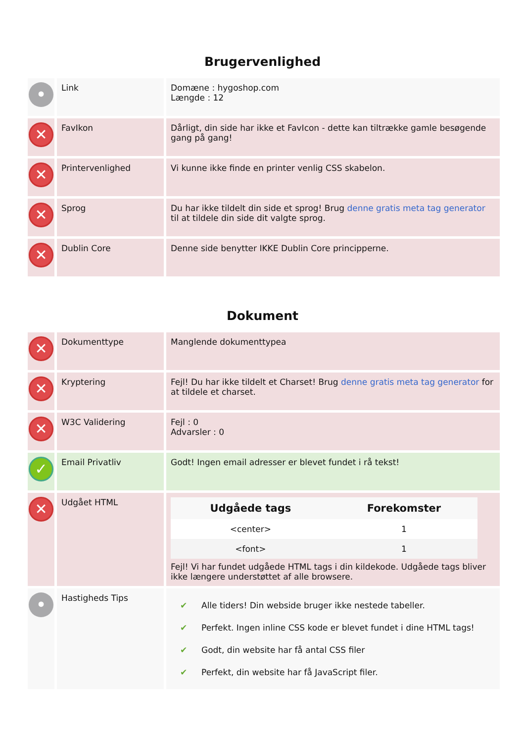Brugervenlighed
| • | Link | Domæne : hygoshop.com Længde : 12 |
| ✕ | FavIkon | Dårligt, din side har ikke et FavIcon - dette kan tiltrække gamle besøgende gang på gang! |
| ✕ | Printervenlighed | Vi kunne ikke finde en printer venlig CSS skabelon. |
| ✕ | Sprog | Du har ikke tildelt din side et sprog! Brug denne gratis meta tag generator til at tildele din side dit valgte sprog. |
| ✕ | Dublin Core | Denne side benytter IKKE Dublin Core principperne. |
Dokument
| ✕ | Dokumenttype | Manglende dokumenttypea |
| ✕ | Kryptering | Fejl! Du har ikke tildelt et Charset! Brug denne gratis meta tag generator for at tildele et charset. |
| ✕ | W3C Validering | Fejl : 0 Advarsler : 0 |
| ✓ | Email Privatliv | Godt! Ingen email adresser er blevet fundet i rå tekst! |
| ✕ | Udgået HTML | / Udgåede tags / Forekomster / / --- / --- / / <center> / 1 / / <font> / 1 / Fejl! Vi har fundet udgåede HTML tags i din kildekode. Udgåede tags bliver ikke længere understøttet af alle browsere. |
| • | Hastigheds Tips | / ✔ / Alle tiders! Din webside bruger ikke nestede tabeller. / / ✔ / Perfekt. Ingen inline CSS kode er blevet fundet i dine HTML tags! / / ✔ / Godt, din website har få antal CSS filer / / ✔ / Perfekt, din website har få JavaScript filer. / |